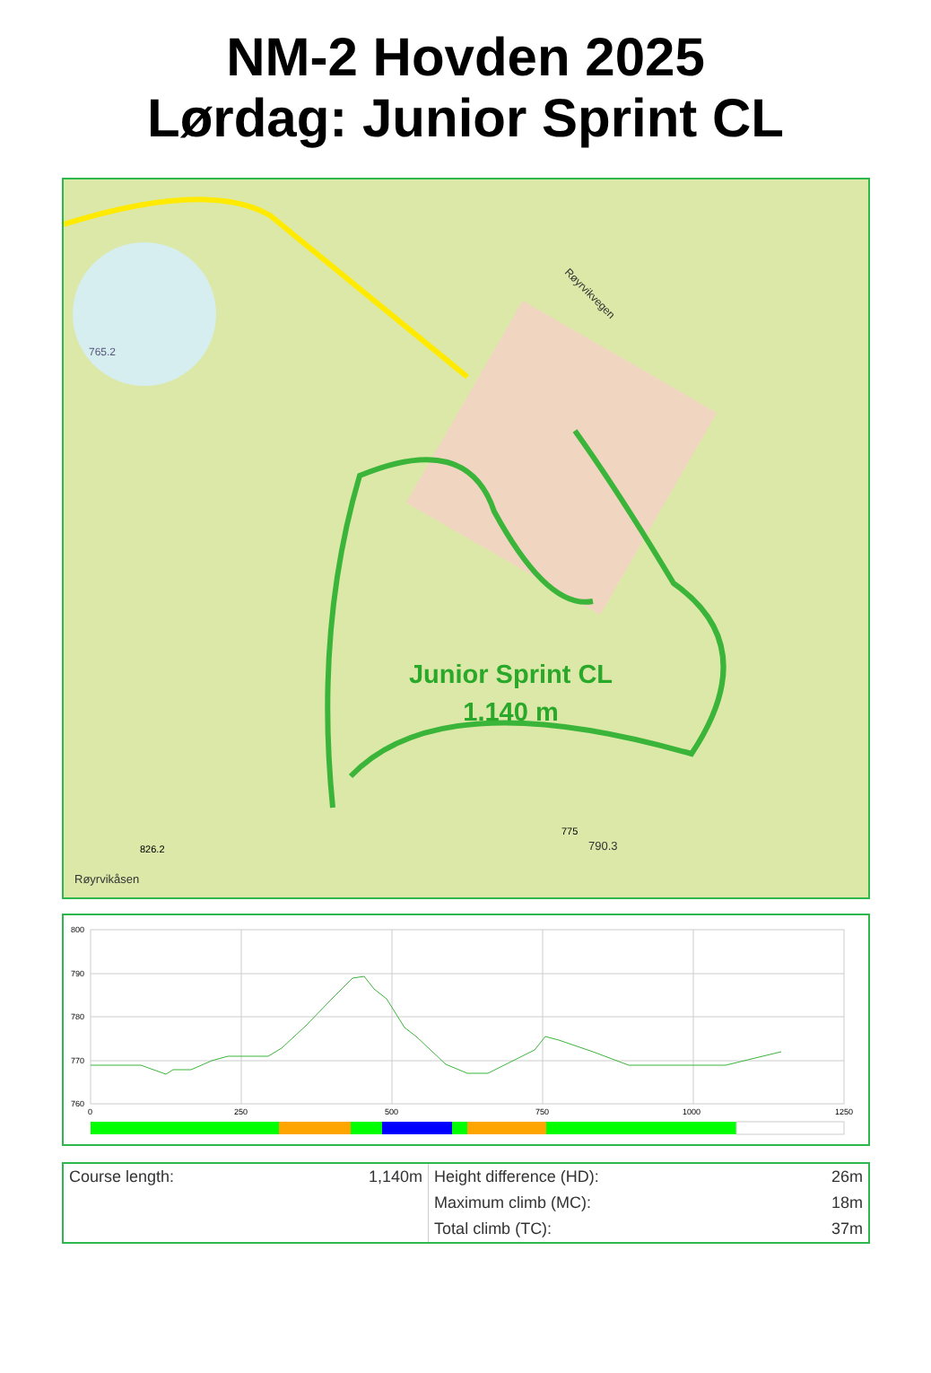NM-2 Hovden 2025
Lørdag: Junior Sprint CL
790.3
765.2
Røyrvikåsen
Røyrvikvegen
775
826.2
Junior Sprint CL
1.140 m
800
790
780
770
760
0
250
500
750
1000
1250
| Course length: | 1,140m | Height difference (HD): | 26m |
| | | Maximum climb (MC): | 18m |
| | | Total climb (TC): | 37m |